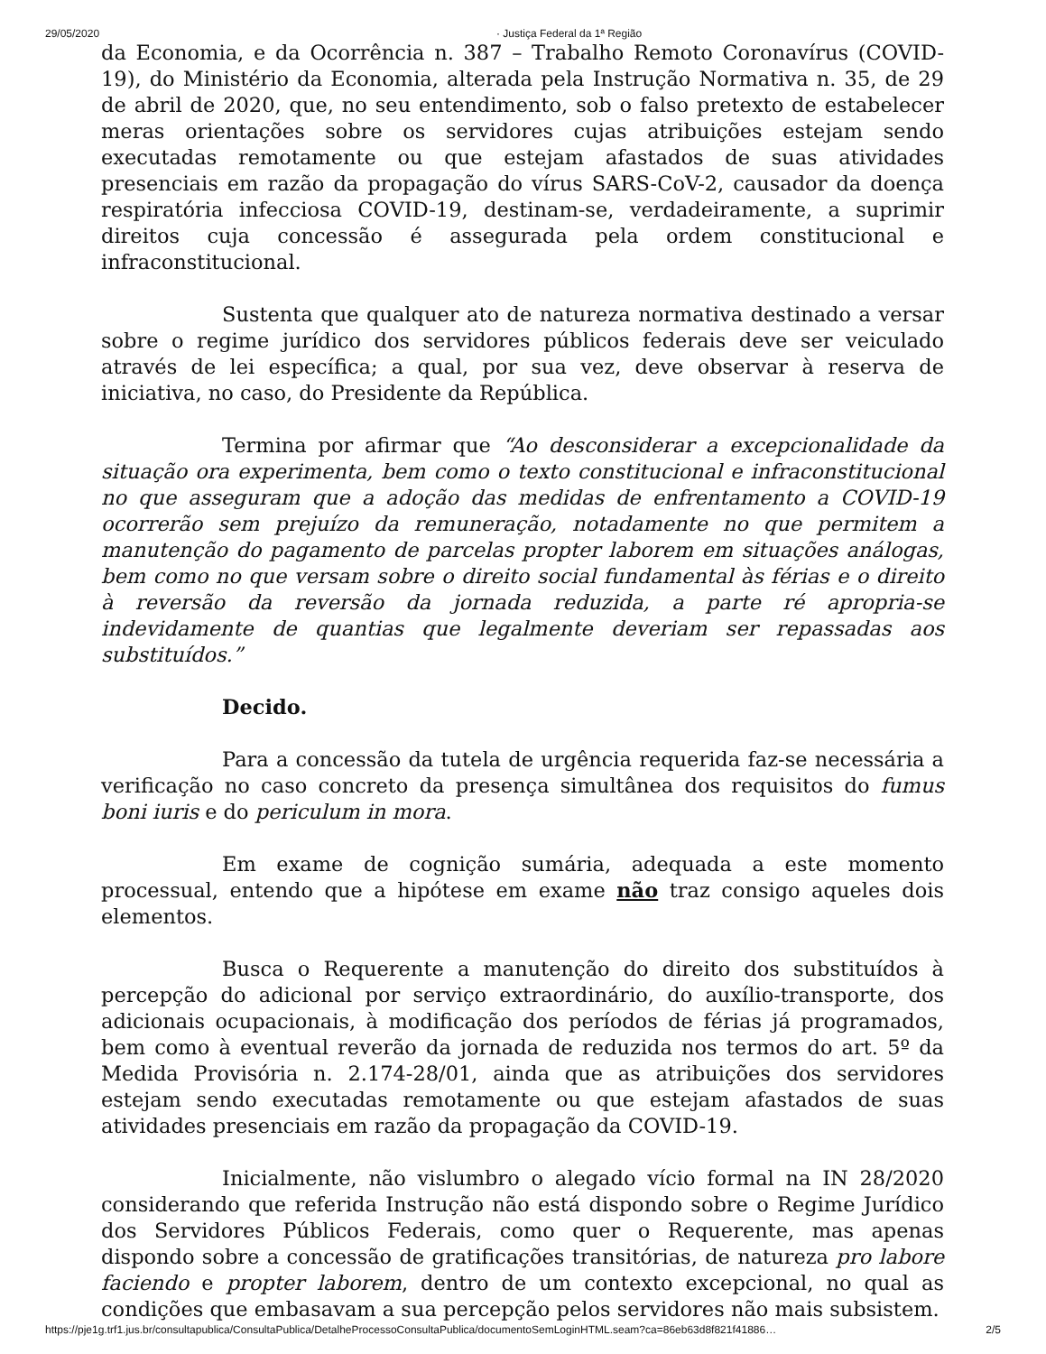29/05/2020 · Justiça Federal da 1ª Região
da Economia, e da Ocorrência n. 387 – Trabalho Remoto Coronavírus (COVID-19), do Ministério da Economia, alterada pela Instrução Normativa n. 35, de 29 de abril de 2020, que, no seu entendimento, sob o falso pretexto de estabelecer meras orientações sobre os servidores cujas atribuições estejam sendo executadas remotamente ou que estejam afastados de suas atividades presenciais em razão da propagação do vírus SARS-CoV-2, causador da doença respiratória infecciosa COVID-19, destinam-se, verdadeiramente, a suprimir direitos cuja concessão é assegurada pela ordem constitucional e infraconstitucional.
Sustenta que qualquer ato de natureza normativa destinado a versar sobre o regime jurídico dos servidores públicos federais deve ser veiculado através de lei específica; a qual, por sua vez, deve observar à reserva de iniciativa, no caso, do Presidente da República.
Termina por afirmar que “Ao desconsiderar a excepcionalidade da situação ora experimenta, bem como o texto constitucional e infraconstitucional no que asseguram que a adoção das medidas de enfrentamento a COVID-19 ocorrerão sem prejuízo da remuneração, notadamente no que permitem a manutenção do pagamento de parcelas propter laborem em situações análogas, bem como no que versam sobre o direito social fundamental às férias e o direito à reversão da reversão da jornada reduzida, a parte ré apropria-se indevidamente de quantias que legalmente deveriam ser repassadas aos substituídos.”
Decido.
Para a concessão da tutela de urgência requerida faz-se necessária a verificação no caso concreto da presença simultânea dos requisitos do fumus boni iuris e do periculum in mora.
Em exame de cognição sumária, adequada a este momento processual, entendo que a hipótese em exame não traz consigo aqueles dois elementos.
Busca o Requerente a manutenção do direito dos substituídos à percepção do adicional por serviço extraordinário, do auxílio-transporte, dos adicionais ocupacionais, à modificação dos períodos de férias já programados, bem como à eventual reverão da jornada de reduzida nos termos do art. 5º da Medida Provisória n. 2.174-28/01, ainda que as atribuições dos servidores estejam sendo executadas remotamente ou que estejam afastados de suas atividades presenciais em razão da propagação da COVID-19.
Inicialmente, não vislumbro o alegado vício formal na IN 28/2020 considerando que referida Instrução não está dispondo sobre o Regime Jurídico dos Servidores Públicos Federais, como quer o Requerente, mas apenas dispondo sobre a concessão de gratificações transitórias, de natureza pro labore faciendo e propter laborem, dentro de um contexto excepcional, no qual as condições que embasavam a sua percepção pelos servidores não mais subsistem.
https://pje1g.trf1.jus.br/consultapublica/ConsultaPublica/DetalheProcessoConsultaPublica/documentoSemLoginHTML.seam?ca=86eb63d8f821f41886… 2/5